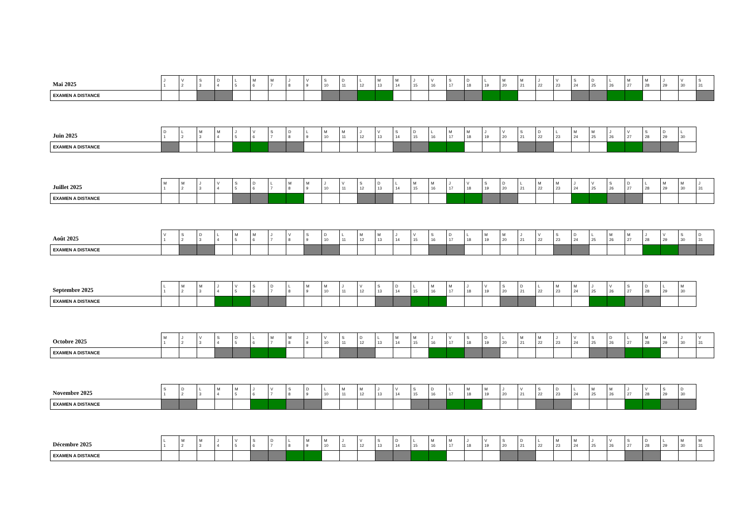| Mai 2025 | J 1 | V 2 | S 3 | D 4 | L 5 | M 6 | M 7 | J 8 | V 9 | S 10 | D 11 | L 12 | M 13 | M 14 | J 15 | V 16 | S 17 | D 18 | L 19 | M 20 | M 21 | J 22 | V 23 | S 24 | D 25 | L 26 | M 27 | M 28 | J 29 | V 30 | S 31 |
| EXAMEN A DISTANCE | | | | | | | | | | | | | | | | | | | | | | | | | | | | | | | |
| Juin 2025 | D 1 | L 2 | M 3 | M 4 | J 5 | V 6 | S 7 | D 8 | L 9 | M 10 | M 11 | J 12 | V 13 | S 14 | D 15 | L 16 | M 17 | M 18 | J 19 | V 20 | S 21 | D 22 | L 23 | M 24 | M 25 | J 26 | V 27 | S 28 | D 29 | L 30 |
| EXAMEN A DISTANCE | | | | | | | | | | | | | | | | | | | | | | | | | | | | | | |
| Juillet 2025 | M 1 | M 2 | J 3 | V 4 | S 5 | D 6 | L 7 | M 8 | M 9 | J 10 | V 11 | S 12 | D 13 | L 14 | M 15 | M 16 | J 17 | V 18 | S 19 | D 20 | L 21 | M 22 | M 23 | J 24 | V 25 | S 26 | D 27 | L 28 | M 29 | M 30 | J 31 |
| EXAMEN A DISTANCE | | | | | | | | | | | | | | | | | | | | | | | | | | | | | | | |
| Août 2025 | V 1 | S 2 | D 3 | L 4 | M 5 | M 6 | J 7 | V 8 | S 9 | D 10 | L 11 | M 12 | M 13 | J 14 | V 15 | S 16 | D 17 | L 18 | M 19 | M 20 | J 21 | V 22 | S 23 | D 24 | L 25 | M 26 | M 27 | J 28 | V 29 | S 30 | D 31 |
| EXAMEN A DISTANCE | | | | | | | | | | | | | | | | | | | | | | | | | | | | | | | |
| Septembre 2025 | L 1 | M 2 | M 3 | J 4 | V 5 | S 6 | D 7 | L 8 | M 9 | M 10 | J 11 | V 12 | S 13 | D 14 | L 15 | M 16 | M 17 | J 18 | V 19 | S 20 | D 21 | L 22 | M 23 | M 24 | J 25 | V 26 | S 27 | D 28 | L 29 | M 30 |
| EXAMEN A DISTANCE | | | | | | | | | | | | | | | | | | | | | | | | | | | | | | |
| Octobre 2025 | M 1 | J 2 | V 3 | S 4 | D 5 | L 6 | M 7 | M 8 | J 9 | V 10 | S 11 | D 12 | L 13 | M 14 | M 15 | J 16 | V 17 | S 18 | D 19 | L 20 | M 21 | M 22 | J 23 | V 24 | S 25 | D 26 | L 27 | M 28 | M 29 | J 30 | V 31 |
| EXAMEN A DISTANCE | | | | | | | | | | | | | | | | | | | | | | | | | | | | | | | |
| Novembre 2025 | S 1 | D 2 | L 3 | M 4 | M 5 | J 6 | V 7 | S 8 | D 9 | L 10 | M 11 | M 12 | J 13 | V 14 | S 15 | D 16 | L 17 | M 18 | M 19 | J 20 | V 21 | S 22 | D 23 | L 24 | M 25 | M 26 | J 27 | V 28 | S 29 | D 30 |
| EXAMEN A DISTANCE | | | | | | | | | | | | | | | | | | | | | | | | | | | | | | |
| Décembre 2025 | L 1 | M 2 | M 3 | J 4 | V 5 | S 6 | D 7 | L 8 | M 9 | M 10 | J 11 | V 12 | S 13 | D 14 | L 15 | M 16 | M 17 | J 18 | V 19 | S 20 | D 21 | L 22 | M 23 | M 24 | J 25 | V 26 | S 27 | D 28 | L 29 | M 30 | M 31 |
| EXAMEN A DISTANCE | | | | | | | | | | | | | | | | | | | | | | | | | | | | | | | |